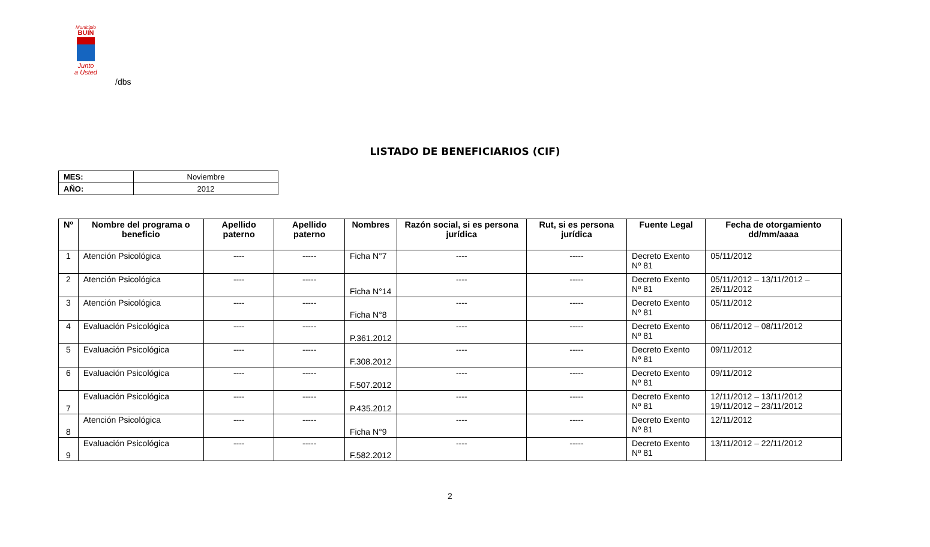Municipio
BUIN
Junto
a Usted
/dbs
LISTADO DE BENEFICIARIOS (CIF)
| MES: | Noviembre |
| AÑO: | 2012 |
| Nº | Nombre del programa o beneficio | Apellido paterno | Apellido paterno | Nombres | Razón social, si es persona jurídica | Rut, si es persona jurídica | Fuente Legal | Fecha de otorgamiento dd/mm/aaaa |
| --- | --- | --- | --- | --- | --- | --- | --- | --- |
| 1 | Atención Psicológica | ---- | ----- | Ficha N°7 | ---- | ----- | Decreto Exento Nº 81 | 05/11/2012 |
| 2 | Atención Psicológica | ---- | ----- | Ficha N°14 | ---- | ----- | Decreto Exento Nº 81 | 05/11/2012 – 13/11/2012 – 26/11/2012 |
| 3 | Atención Psicológica | ---- | ----- | Ficha N°8 | ---- | ----- | Decreto Exento Nº 81 | 05/11/2012 |
| 4 | Evaluación Psicológica | ---- | ----- | P.361.2012 | ---- | ----- | Decreto Exento Nº 81 | 06/11/2012 – 08/11/2012 |
| 5 | Evaluación Psicológica | ---- | ----- | F.308.2012 | ---- | ----- | Decreto Exento Nº 81 | 09/11/2012 |
| 6 | Evaluación Psicológica | ---- | ----- | F.507.2012 | ---- | ----- | Decreto Exento Nº 81 | 09/11/2012 |
| 7 | Evaluación Psicológica | ---- | ----- | P.435.2012 | ---- | ----- | Decreto Exento Nº 81 | 12/11/2012 – 13/11/2012 19/11/2012 – 23/11/2012 |
| 8 | Atención Psicológica | ---- | ----- | Ficha N°9 | ---- | ----- | Decreto Exento Nº 81 | 12/11/2012 |
| 9 | Evaluación Psicológica | ---- | ----- | F.582.2012 | ---- | ----- | Decreto Exento Nº 81 | 13/11/2012 – 22/11/2012 |
2